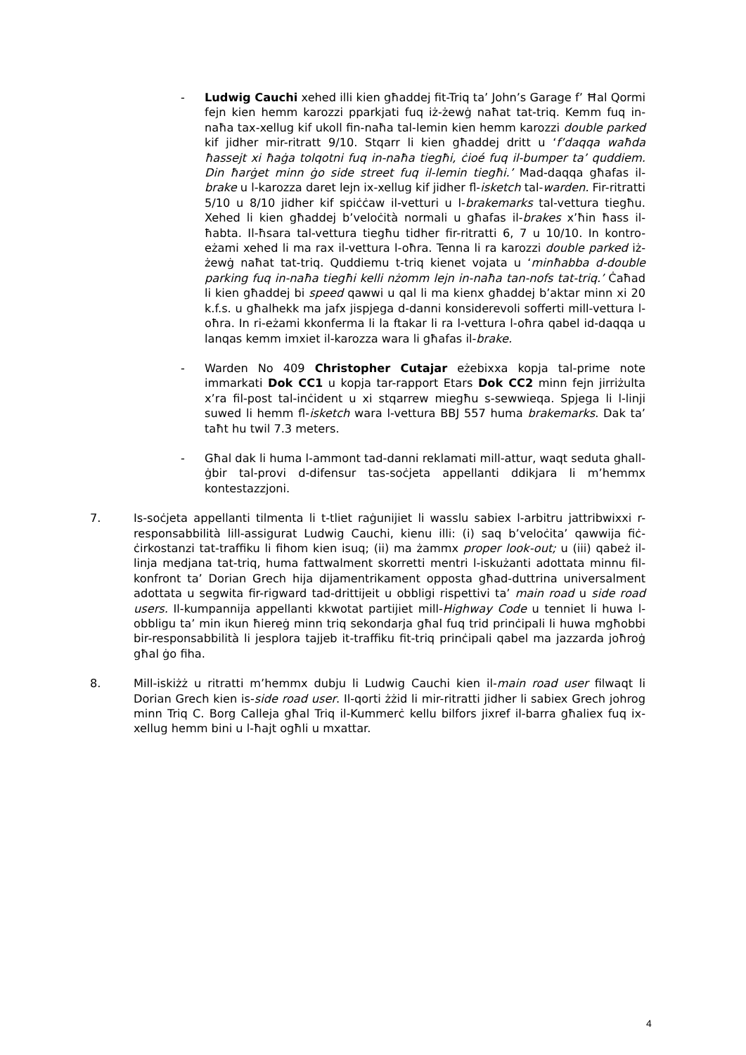- Ludwig Cauchi xehed illi kien għaddej fit-Triq ta’ John’s Garage f’ Ħal Qormi fejn kien hemm karozzi pparkjati fuq iż-żewġ naħat tat-triq. Kemm fuq in-naħa tax-xellug kif ukoll fin-naħa tal-lemin kien hemm karozzi double parked kif jidher mir-ritratt 9/10. Stqarr li kien għaddej dritt u ‘f’daqqa waħda ħassejt xi ħaġa tolqotni fuq in-naħa tiegħi, ċioé fuq il-bumper ta’ quddiem. Din ħarġet minn ġo side street fuq il-lemin tiegħi.’ Mad-daqqa għafas il-brake u l-karozza daret lejn ix-xellug kif jidher fl-isketch tal-warden. Fir-ritratti 5/10 u 8/10 jidher kif spiċċaw il-vetturi u l-brakemarks tal-vettura tiegħu. Xehed li kien għaddej b’veloċità normali u għafas il-brakes x’ħin ħass il-ħabta. Il-ħsara tal-vettura tiegħu tidher fir-ritratti 6, 7 u 10/10. In kontro-eżami xehed li ma rax il-vettura l-oħra. Tenna li ra karozzi double parked iż-żewġ naħat tat-triq. Quddiemu t-triq kienet vojata u ‘minħabba d-double parking fuq in-naħa tiegħi kelli nżomm lejn in-naħa tan-nofs tat-triq.’ Ċaħad li kien għaddej bi speed qawwi u qal li ma kienx għaddej b’aktar minn xi 20 k.f.s. u għalhekk ma jafx jispjega d-danni konsiderevoli sofferti mill-vettura l-oħra. In ri-eżami kkonferma li la ftakar li ra l-vettura l-oħra qabel id-daqqa u lanqas kemm imxiet il-karozza wara li għafas il-brake.
- Warden No 409 Christopher Cutajar eżebixxa kopja tal-prime note immarkati Dok CC1 u kopja tar-rapport Etars Dok CC2 minn fejn jirriżulta x’ra fil-post tal-inċident u xi stqarrew miegħu s-sewwieqa. Spjega li l-linji suwed li hemm fl-isketch wara l-vettura BBJ 557 huma brakemarks. Dak ta’ taħt hu twil 7.3 meters.
- Għal dak li huma l-ammont tad-danni reklamati mill-attur, waqt seduta ghall-ġbir tal-provi d-difensur tas-soċjeta appellanti ddikjara li m’hemmx kontestazzjoni.
7. Is-soċjeta appellanti tilmenta li t-tliet raġunijiet li wasslu sabiex l-arbitru jattribwixxi r-responsabbilità lill-assigurat Ludwig Cauchi, kienu illi: (i) saq b’veloċita’ qawwija fiċ-ċirkostanzi tat-traffiku li fihom kien isuq; (ii) ma żammx proper look-out; u (iii) qabeż il-linja medjana tat-triq, huma fattwalment skorretti mentri l-iskużanti adottata minnu fil-konfront ta’ Dorian Grech hija dijamentrikament opposta għad-duttrina universalment adottata u segwita fir-rigward tad-drittijeit u obbligi rispettivi ta’ main road u side road users. Il-kumpannija appellanti kkwotat partijiet mill-Highway Code u tenniet li huwa l-obbligu ta’ min ikun ħiereġ minn triq sekondarja għal fuq trid prinċipali li huwa mgħobbi bir-responsabbilità li jesplora tajjeb it-traffiku fit-triq prinċipali qabel ma jazzarda joħroġ għal ġo fiha.
8. Mill-iskiżż u ritratti m’hemmx dubju li Ludwig Cauchi kien il-main road user filwaqt li Dorian Grech kien is-side road user. Il-qorti żżid li mir-ritratti jidher li sabiex Grech johrog minn Triq C. Borg Calleja għal Triq il-Kummerċ kellu bilfors jixref il-barra għaliex fuq ix-xellug hemm bini u l-ħajt ogħli u mxattar.
4